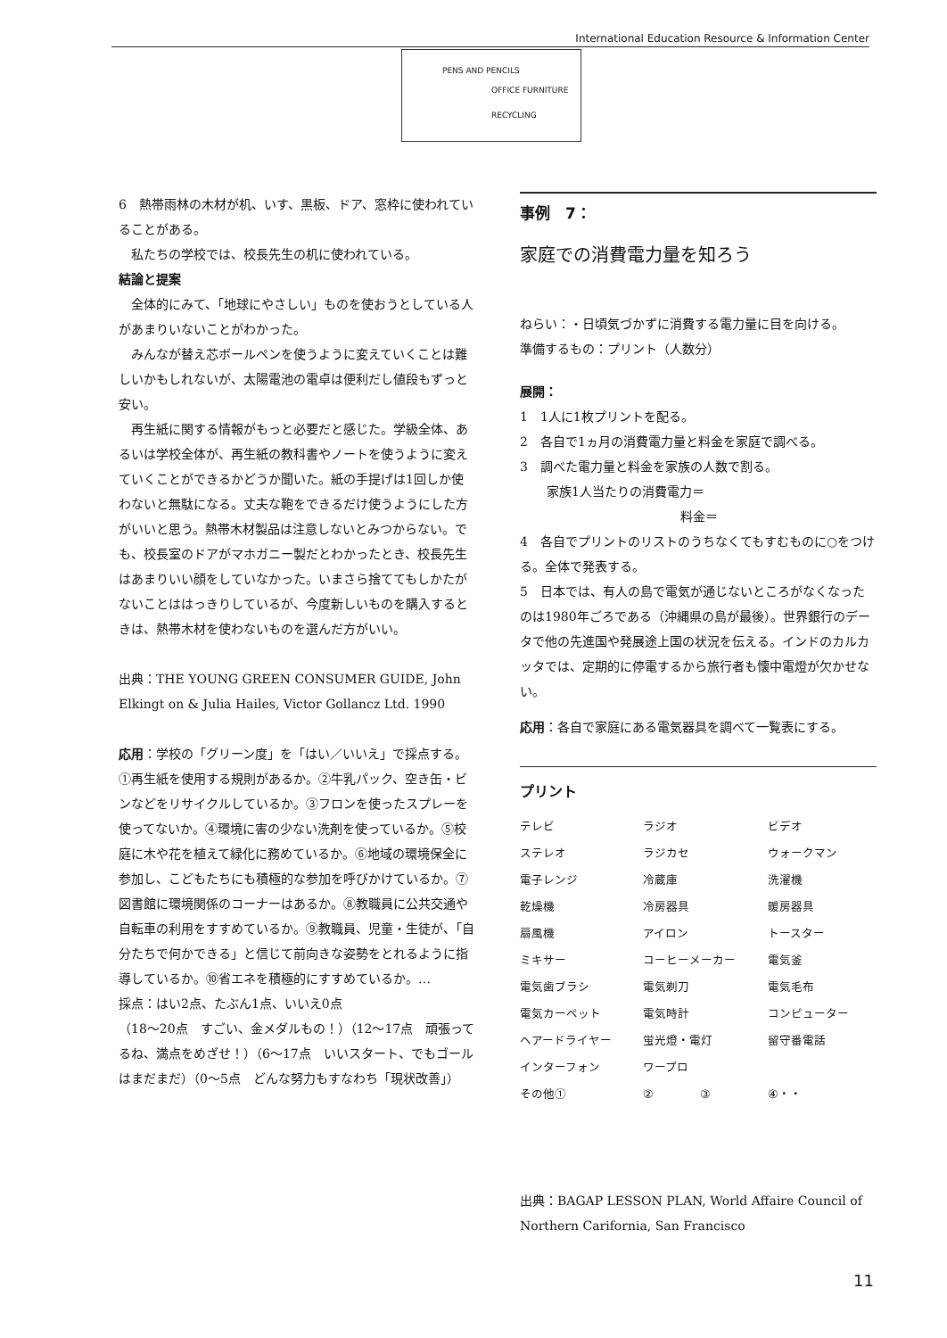International Education Resource & Information Center
PENS AND PENCILS
OFFICE FURNITURE
RECYCLING
6　熱帯雨林の木材が机、いす、黒板、ドア、窓枠に使われていることがある。
私たちの学校では、校長先生の机に使われている。
結論と提案
全体的にみて、「地球にやさしい」ものを使おうとしている人があまりいないことがわかった。
みんなが替え芯ボールペンを使うように変えていくことは難しいかもしれないが、太陽電池の電卓は便利だし値段もずっと安い。
再生紙に関する情報がもっと必要だと感じた。学級全体、あるいは学校全体が、再生紙の教科書やノートを使うように変えていくことができるかどうか聞いた。紙の手提げは1回しか使わないと無駄になる。丈夫な鞄をできるだけ使うようにした方がいいと思う。熱帯木材製品は注意しないとみつからない。でも、校長室のドアがマホガニー製だとわかったとき、校長先生はあまりいい顔をしていなかった。いまさら捨ててもしかたがないことははっきりしているが、今度新しいものを購入するときは、熱帯木材を使わないものを選んだ方がいい。
出典：THE YOUNG GREEN CONSUMER GUIDE, John Elkingt on & Julia Hailes, Victor Gollancz Ltd. 1990
応用：学校の「グリーン度」を「はい／いいえ」で採点する。
①再生紙を使用する規則があるか。②牛乳パック、空き缶・ビンなどをリサイクルしているか。③フロンを使ったスプレーを使ってないか。④環境に害の少ない洗剤を使っているか。⑤校庭に木や花を植えて緑化に務めているか。⑥地域の環境保全に参加し、こどもたちにも積極的な参加を呼びかけているか。⑦図書館に環境関係のコーナーはあるか。⑧教職員に公共交通や自転車の利用をすすめているか。⑨教職員、児童・生徒が、「自分たちで何かできる」と信じて前向きな姿勢をとれるように指導しているか。⑩省エネを積極的にすすめているか。…
採点：はい2点、たぶん1点、いいえ0点
（18〜20点　すごい、金メダルもの！）（12〜17点　頑張ってるね、満点をめざせ！）（6〜17点　いいスタート、でもゴールはまだまだ）（0〜5点　どんな努力もすなわち「現状改善」）
事例　7：
家庭での消費電力量を知ろう
ねらい：・日頃気づかずに消費する電力量に目を向ける。
準備するもの：プリント（人数分）
展開：
1　1人に1枚プリントを配る。
2　各自で1ヵ月の消費電力量と料金を家庭で調べる。
3　調べた電力量と料金を家族の人数で割る。
家族1人当たりの消費電力＝
料金＝
4　各自でプリントのリストのうちなくてもすむものに○をつける。全体で発表する。
5　日本では、有人の島で電気が通じないところがなくなったのは1980年ごろである（沖縄県の島が最後）。世界銀行のデータで他の先進国や発展途上国の状況を伝える。インドのカルカッタでは、定期的に停電するから旅行者も懐中電燈が欠かせない。
応用：各自で家庭にある電気器具を調べて一覧表にする。
プリント
| テレビ | ラジオ | ビデオ |
| ステレオ | ラジカセ | ウォークマン |
| 電子レンジ | 冷蔵庫 | 洗濯機 |
| 乾燥機 | 冷房器具 | 暖房器具 |
| 扇風機 | アイロン | トースター |
| ミキサー | コーヒーメーカー | 電気釜 |
| 電気歯ブラシ | 電気剃刀 | 電気毛布 |
| 電気カーペット | 電気時計 | コンピューター |
| ヘアードライヤー | 蛍光燈・電灯 | 留守番電話 |
| インターフォン | ワープロ | |
| その他① | ② ③ | ④・・ |
出典：BAGAP LESSON PLAN, World Affaire Council of Northern Carifornia, San Francisco
11